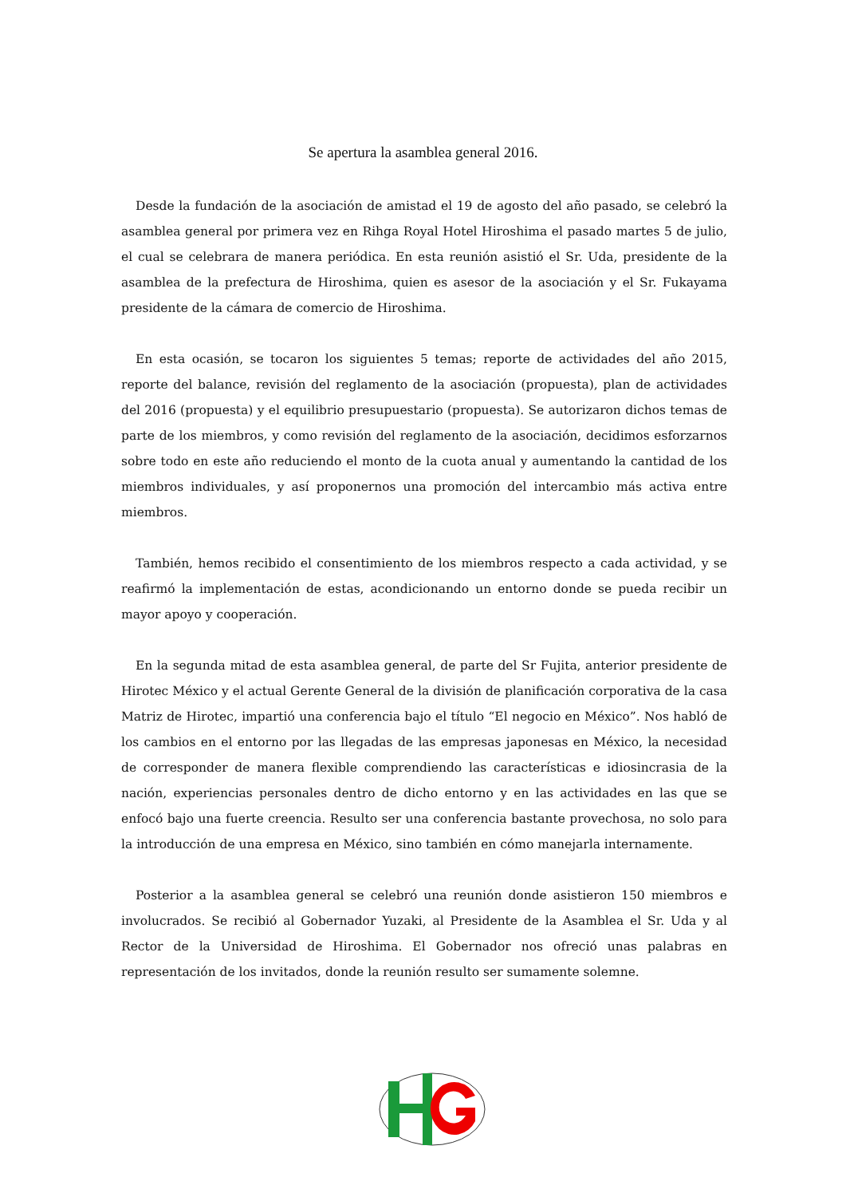Se apertura la asamblea general 2016.
Desde la fundación de la asociación de amistad el 19 de agosto del año pasado, se celebró la asamblea general por primera vez en Rihga Royal Hotel Hiroshima el pasado martes 5 de julio, el cual se celebrara de manera periódica. En esta reunión asistió el Sr. Uda, presidente de la asamblea de la prefectura de Hiroshima, quien es asesor de la asociación y el Sr. Fukayama presidente de la cámara de comercio de Hiroshima.
En esta ocasión, se tocaron los siguientes 5 temas; reporte de actividades del año 2015, reporte del balance, revisión del reglamento de la asociación (propuesta), plan de actividades del 2016 (propuesta) y el equilibrio presupuestario (propuesta). Se autorizaron dichos temas de parte de los miembros, y como revisión del reglamento de la asociación, decidimos esforzarnos sobre todo en este año reduciendo el monto de la cuota anual y aumentando la cantidad de los miembros individuales, y así proponernos una promoción del intercambio más activa entre miembros.
También, hemos recibido el consentimiento de los miembros respecto a cada actividad, y se reafirmó la implementación de estas, acondicionando un entorno donde se pueda recibir un mayor apoyo y cooperación.
En la segunda mitad de esta asamblea general, de parte del Sr Fujita, anterior presidente de Hirotec México y el actual Gerente General de la división de planificación corporativa de la casa Matriz de Hirotec, impartió una conferencia bajo el título “El negocio en México”. Nos habló de los cambios en el entorno por las llegadas de las empresas japonesas en México, la necesidad de corresponder de manera flexible comprendiendo las características e idiosincrasia de la nación, experiencias personales dentro de dicho entorno y en las actividades en las que se enfocó bajo una fuerte creencia. Resulto ser una conferencia bastante provechosa, no solo para la introducción de una empresa en México, sino también en cómo manejarla internamente.
Posterior a la asamblea general se celebró una reunión donde asistieron 150 miembros e involucrados. Se recibió al Gobernador Yuzaki, al Presidente de la Asamblea el Sr. Uda y al Rector de la Universidad de Hiroshima. El Gobernador nos ofreció unas palabras en representación de los invitados, donde la reunión resulto ser sumamente solemne.